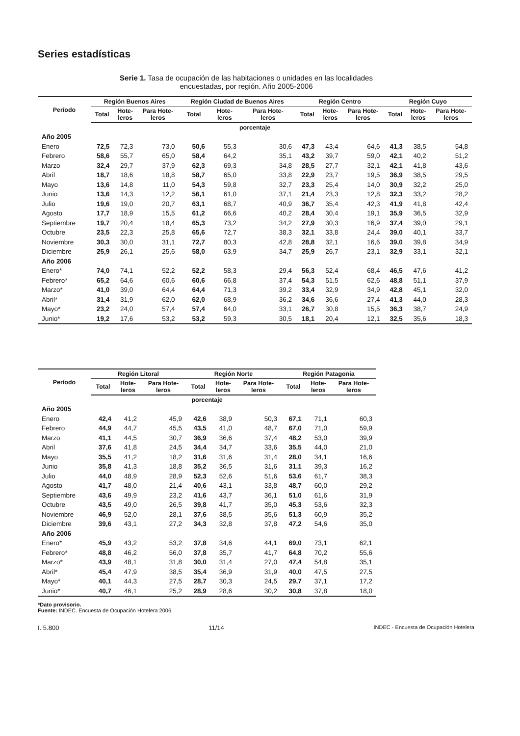Series estadísticas
Serie 1. Tasa de ocupación de las habitaciones o unidades en las localidades
encuestadas, por región. Año 2005-2006
| Período | Región Buenos Aires | | | Región Ciudad de Buenos Aires | | | Región Centro | | | Región Cuyo | | |
| --- | --- | --- | --- | --- | --- | --- | --- | --- | --- | --- | --- | --- |
| | Total | Hote- leros | Para Hote- leros | Total | Hote- leros | Para Hote- leros | Total | Hote- leros | Para Hote- leros | Total | Hote- leros | Para Hote- leros |
| porcentaje | | | | | | | | | | | | |
| Año 2005 | | | | | | | | | | | | |
| Enero | 72,5 | 72,3 | 73,0 | 50,6 | 55,3 | 30,6 | 47,3 | 43,4 | 64,6 | 41,3 | 38,5 | 54,8 |
| Febrero | 58,6 | 55,7 | 65,0 | 58,4 | 64,2 | 35,1 | 43,2 | 39,7 | 59,0 | 42,1 | 40,2 | 51,2 |
| Marzo | 32,4 | 29,7 | 37,9 | 62,3 | 69,3 | 34,8 | 28,5 | 27,7 | 32,1 | 42,1 | 41,8 | 43,6 |
| Abril | 18,7 | 18,6 | 18,8 | 58,7 | 65,0 | 33,8 | 22,9 | 23,7 | 19,5 | 36,9 | 38,5 | 29,5 |
| Mayo | 13,6 | 14,8 | 11,0 | 54,3 | 59,8 | 32,7 | 23,3 | 25,4 | 14,0 | 30,9 | 32,2 | 25,0 |
| Junio | 13,6 | 14,3 | 12,2 | 56,1 | 61,0 | 37,1 | 21,4 | 23,3 | 12,8 | 32,3 | 33,2 | 28,2 |
| Julio | 19,6 | 19,0 | 20,7 | 63,1 | 68,7 | 40,9 | 36,7 | 35,4 | 42,3 | 41,9 | 41,8 | 42,4 |
| Agosto | 17,7 | 18,9 | 15,5 | 61,2 | 66,6 | 40,2 | 28,4 | 30,4 | 19,1 | 35,9 | 36,5 | 32,9 |
| Septiembre | 19,7 | 20,4 | 18,4 | 65,3 | 73,2 | 34,2 | 27,9 | 30,3 | 16,9 | 37,4 | 39,0 | 29,1 |
| Octubre | 23,5 | 22,3 | 25,8 | 65,6 | 72,7 | 38,3 | 32,1 | 33,8 | 24,4 | 39,0 | 40,1 | 33,7 |
| Noviembre | 30,3 | 30,0 | 31,1 | 72,7 | 80,3 | 42,8 | 28,8 | 32,1 | 16,6 | 39,0 | 39,8 | 34,9 |
| Diciembre | 25,9 | 26,1 | 25,6 | 58,0 | 63,9 | 34,7 | 25,9 | 26,7 | 23,1 | 32,9 | 33,1 | 32,1 |
| Año 2006 | | | | | | | | | | | | |
| Enero* | 74,0 | 74,1 | 52,2 | 52,2 | 58,3 | 29,4 | 56,3 | 52,4 | 68,4 | 46,5 | 47,6 | 41,2 |
| Febrero* | 65,2 | 64,6 | 60,6 | 60,6 | 66,8 | 37,4 | 54,3 | 51,5 | 62,6 | 48,8 | 51,1 | 37,9 |
| Marzo* | 41,0 | 39,0 | 64,4 | 64,4 | 71,3 | 39,2 | 33,4 | 32,9 | 34,9 | 42,8 | 45,1 | 32,0 |
| Abril* | 31,4 | 31,9 | 62,0 | 62,0 | 68,9 | 36,2 | 34,6 | 36,6 | 27,4 | 41,3 | 44,0 | 28,3 |
| Mayo* | 23,2 | 24,0 | 57,4 | 57,4 | 64,0 | 33,1 | 26,7 | 30,8 | 15,5 | 36,3 | 38,7 | 24,9 |
| Junio* | 19,2 | 17,6 | 53,2 | 53,2 | 59,3 | 30,5 | 18,1 | 20,4 | 12,1 | 32,5 | 35,6 | 18,3 |
| Período | Región Litoral | | | Región Norte | | | Región Patagonia | | |
| --- | --- | --- | --- | --- | --- | --- | --- | --- | --- |
| | Total | Hote- leros | Para Hote- leros | Total | Hote- leros | Para Hote- leros | Total | Hote- leros | Para Hote- leros |
| porcentaje | | | | | | | | | |
| Año 2005 | | | | | | | | | |
| Enero | 42,4 | 41,2 | 45,9 | 42,6 | 38,9 | 50,3 | 67,1 | 71,1 | 60,3 |
| Febrero | 44,9 | 44,7 | 45,5 | 43,5 | 41,0 | 48,7 | 67,0 | 71,0 | 59,9 |
| Marzo | 41,1 | 44,5 | 30,7 | 36,9 | 36,6 | 37,4 | 48,2 | 53,0 | 39,9 |
| Abril | 37,6 | 41,8 | 24,5 | 34,4 | 34,7 | 33,6 | 35,5 | 44,0 | 21,0 |
| Mayo | 35,5 | 41,2 | 18,2 | 31,6 | 31,6 | 31,4 | 28,0 | 34,1 | 16,6 |
| Junio | 35,8 | 41,3 | 18,8 | 35,2 | 36,5 | 31,6 | 31,1 | 39,3 | 16,2 |
| Julio | 44,0 | 48,9 | 28,9 | 52,3 | 52,6 | 51,6 | 53,6 | 61,7 | 38,3 |
| Agosto | 41,7 | 48,0 | 21,4 | 40,6 | 43,1 | 33,8 | 48,7 | 60,0 | 29,2 |
| Septiembre | 43,6 | 49,9 | 23,2 | 41,6 | 43,7 | 36,1 | 51,0 | 61,6 | 31,9 |
| Octubre | 43,5 | 49,0 | 26,5 | 39,8 | 41,7 | 35,0 | 45,3 | 53,6 | 32,3 |
| Noviembre | 46,9 | 52,0 | 28,1 | 37,6 | 38,5 | 35,6 | 51,3 | 60,9 | 35,2 |
| Diciembre | 39,6 | 43,1 | 27,2 | 34,3 | 32,8 | 37,8 | 47,2 | 54,6 | 35,0 |
| Año 2006 | | | | | | | | | |
| Enero* | 45,9 | 43,2 | 53,2 | 37,8 | 34,6 | 44,1 | 69,0 | 73,1 | 62,1 |
| Febrero* | 48,8 | 46,2 | 56,0 | 37,8 | 35,7 | 41,7 | 64,8 | 70,2 | 55,6 |
| Marzo* | 43,9 | 48,1 | 31,8 | 30,0 | 31,4 | 27,0 | 47,4 | 54,8 | 35,1 |
| Abril* | 45,4 | 47,9 | 38,5 | 35,4 | 36,9 | 31,9 | 40,0 | 47,5 | 27,5 |
| Mayo* | 40,1 | 44,3 | 27,5 | 28,7 | 30,3 | 24,5 | 29,7 | 37,1 | 17,2 |
| Junio* | 40,7 | 46,1 | 25,2 | 28,9 | 28,6 | 30,2 | 30,8 | 37,8 | 18,0 |
*Dato provisorio.
Fuente: INDEC. Encuesta de Ocupación Hotelera 2006.
I. 5.800 11/14 INDEC - Encuesta de Ocupación Hotelera